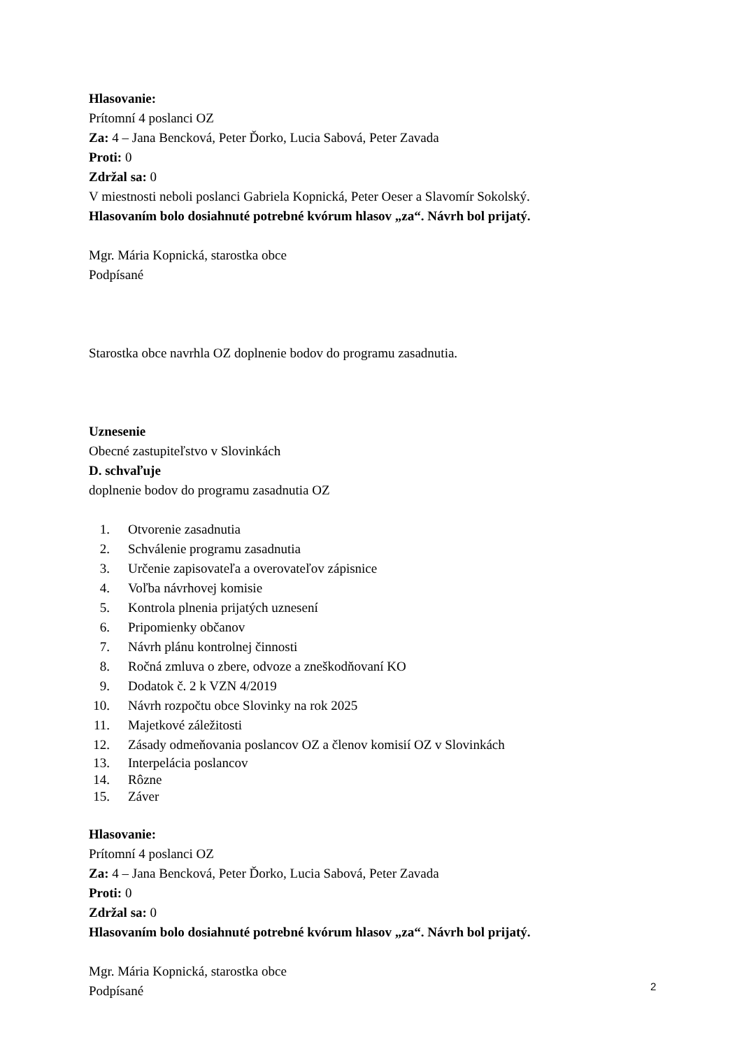Hlasovanie:
Prítomní 4 poslanci OZ
Za: 4 – Jana Bencková, Peter Ďorko, Lucia Sabová, Peter Zavada
Proti: 0
Zdržal sa: 0
V miestnosti neboli poslanci Gabriela Kopnická, Peter Oeser a Slavomír Sokolský.
Hlasovaním bolo dosiahnuté potrebné kvórum hlasov „za“. Návrh bol prijatý.
Mgr. Mária Kopnická, starostka obce
Podpísané
Starostka obce navrhla OZ doplnenie bodov do programu zasadnutia.
Uznesenie
Obecné zastupiteľstvo v Slovinkách
D. schvaľuje
doplnenie bodov do programu zasadnutia OZ
1. Otvorenie zasadnutia
2. Schválenie programu zasadnutia
3. Určenie zapisovateľa a overovateľov zápisnice
4. Voľba návrhovej komisie
5. Kontrola plnenia prijatých uznesení
6. Pripomienky občanov
7. Návrh plánu kontrolnej činnosti
8. Ročná zmluva o zbere, odvoze a zneškodňovaní KO
9. Dodatok č. 2 k VZN 4/2019
10. Návrh rozpočtu obce Slovinky na rok 2025
11. Majetkové záležitosti
12. Zásady odmeňovania poslancov OZ a členov komisií OZ v Slovinkách
13. Interpelácia poslancov
14. Rôzne
15. Záver
Hlasovanie:
Prítomní 4 poslanci OZ
Za: 4 – Jana Bencková, Peter Ďorko, Lucia Sabová, Peter Zavada
Proti: 0
Zdržal sa: 0
Hlasovaním bolo dosiahnuté potrebné kvórum hlasov „za“. Návrh bol prijatý.
Mgr. Mária Kopnická, starostka obce
Podpísané
2